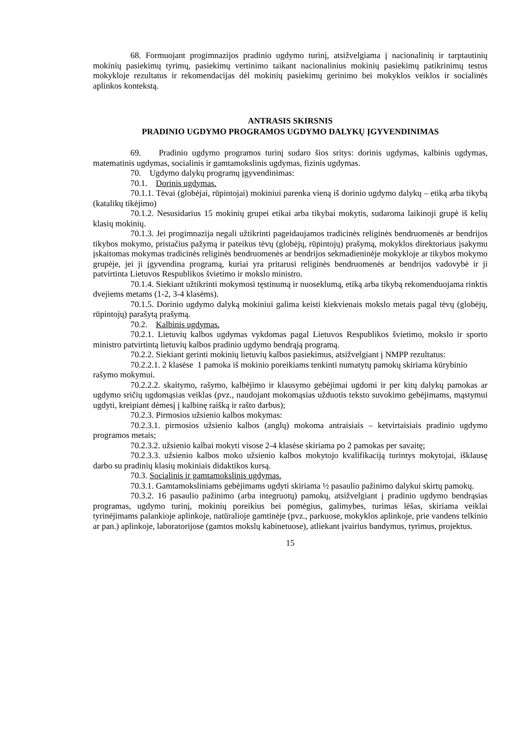68. Formuojant progimnazijos pradinio ugdymo turinį, atsižvelgiama į nacionalinių ir tarptautinių mokinių pasiekimų tyrimų, pasiekimų vertinimo taikant nacionalinius mokinių pasiekimų patikrinimų testus mokykloje rezultatus ir rekomendacijas dėl mokinių pasiekimų gerinimo bei mokyklos veiklos ir socialinės aplinkos kontekstą.
ANTRASIS SKIRSNIS
PRADINIO UGDYMO PROGRAMOS UGDYMO DALYKŲ ĮGYVENDINIMAS
69. Pradinio ugdymo programos turinį sudaro šios sritys: dorinis ugdymas, kalbinis ugdymas, matematinis ugdymas, socialinis ir gamtamokslinis ugdymas, fizinis ugdymas.
70. Ugdymo dalykų programų įgyvendinimas:
70.1. Dorinis ugdymas.
70.1.1. Tėvai (globėjai, rūpintojai) mokiniui parenka vieną iš dorinio ugdymo dalykų – etiką arba tikybą (katalikų tikėjimo)
70.1.2. Nesusidarius 15 mokinių grupei etikai arba tikybai mokytis, sudaroma laikinoji grupė iš kelių klasių mokinių.
70.1.3. Jei progimnazija negali užtikrinti pageidaujamos tradicinės religinės bendruomenės ar bendrijos tikybos mokymo, pristačius pažymą ir pateikus tėvų (globėjų, rūpintojų) prašymą, mokyklos direktoriaus įsakymu įskaitomas mokymas tradicinės religinės bendruomenės ar bendrijos sekmadieninėje mokykloje ar tikybos mokymo grupėje, jei ji įgyvendina programą, kuriai yra pritarusi religinės bendruomenės ar bendrijos vadovybė ir ji patvirtinta Lietuvos Respublikos švietimo ir mokslo ministro.
70.1.4. Siekiant užtikrinti mokymosi tęstinumą ir nuoseklumą, etiką arba tikybą rekomenduojama rinktis dvejiems metams (1-2, 3-4 klasėms).
70.1.5. Dorinio ugdymo dalyką mokiniui galima keisti kiekvienais mokslo metais pagal tėvų (globėjų, rūpintojų) parašytą prašymą.
70.2. Kalbinis ugdymas.
70.2.1. Lietuvių kalbos ugdymas vykdomas pagal Lietuvos Respublikos švietimo, mokslo ir sporto ministro patvirtintą lietuvių kalbos pradinio ugdymo bendrąją programą.
70.2.2. Siekiant gerinti mokinių lietuvių kalbos pasiekimus, atsižvelgiant į NMPP rezultatus:
70.2.2.1. 2 klasėse 1 pamoka iš mokinio poreikiams tenkinti numatytų pamokų skiriama kūrybinio rašymo mokymui.
70.2.2.2. skaitymo, rašymo, kalbėjimo ir klausymo gebėjimai ugdomi ir per kitų dalykų pamokas ar ugdymo sričių ugdomąsias veiklas (pvz., naudojant mokomąsias užduotis teksto suvokimo gebėjimams, mąstymui ugdyti, kreipiant dėmesį į kalbinę raišką ir rašto darbus);
70.2.3. Pirmosios užsienio kalbos mokymas:
70.2.3.1. pirmosios užsienio kalbos (anglų) mokoma antraisiais – ketvirtaisiais pradinio ugdymo programos metais;
70.2.3.2. užsienio kalbai mokyti visose 2-4 klasėse skiriama po 2 pamokas per savaitę;
70.2.3.3. užsienio kalbos moko užsienio kalbos mokytojo kvalifikaciją turintys mokytojai, išklausę darbo su pradinių klasių mokiniais didaktikos kursą.
70.3. Socialinis ir gamtamokslinis ugdymas.
70.3.1. Gamtamoksliniams gebėjimams ugdyti skiriama ½ pasaulio pažinimo dalykui skirtų pamokų.
70.3.2. 16 pasaulio pažinimo (arba integruotų) pamokų, atsižvelgiant į pradinio ugdymo bendrąsias programas, ugdymo turinį, mokinių poreikius bei pomėgius, galimybes, turimas lėšas, skiriama veiklai tyrinėjimams palankioje aplinkoje, natūralioje gamtinėje (pvz., parkuose, mokyklos aplinkoje, prie vandens telkinio ar pan.) aplinkoje, laboratorijose (gamtos mokslų kabinetuose), atliekant įvairius bandymus, tyrimus, projektus.
15